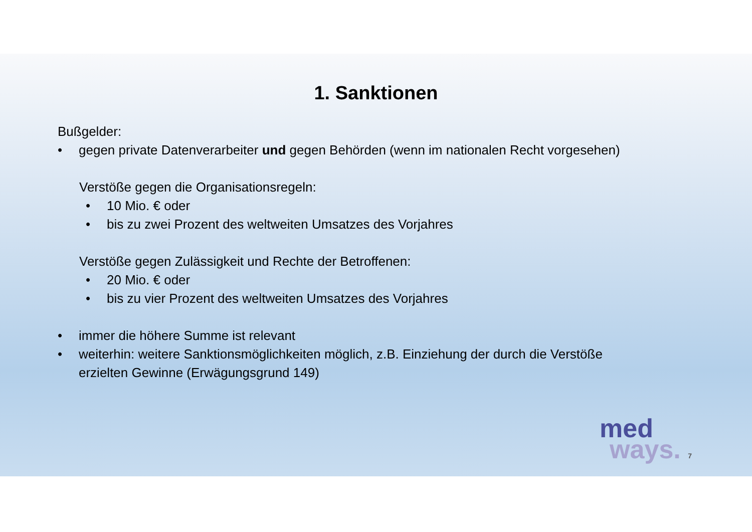1. Sanktionen
Bußgelder:
• gegen private Datenverarbeiter und gegen Behörden (wenn im nationalen Recht vorgesehen)
Verstöße gegen die Organisationsregeln:
• 10 Mio. € oder
• bis zu zwei Prozent des weltweiten Umsatzes des Vorjahres
Verstöße gegen Zulässigkeit und Rechte der Betroffenen:
• 20 Mio. € oder
• bis zu vier Prozent des weltweiten Umsatzes des Vorjahres
• immer die höhere Summe ist relevant
• weiterhin: weitere Sanktionsmöglichkeiten möglich, z.B. Einziehung der durch die Verstöße
erzielten Gewinne (Erwägungsgrund 149)
med
ways. 7